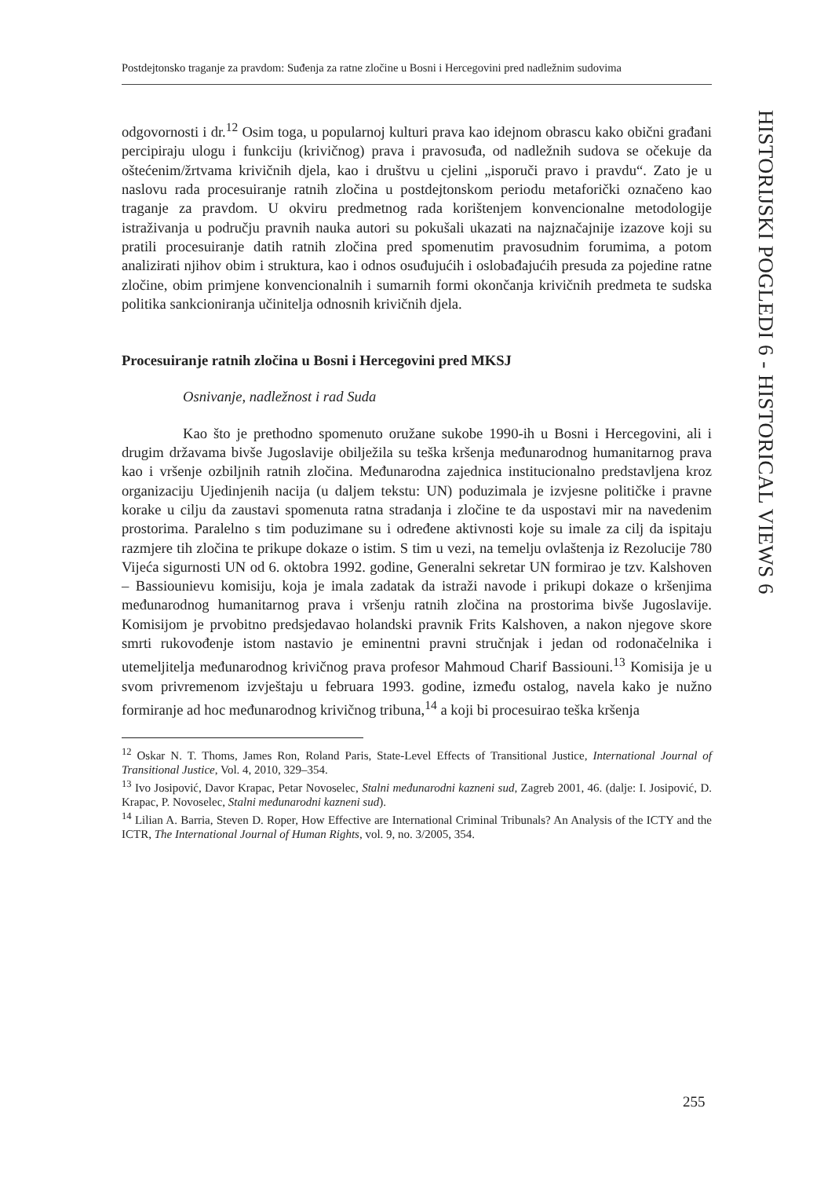Postdejtonsko traganje za pravdom: Suđenja za ratne zločine u Bosni i Hercegovini pred nadležnim sudovima
HISTORIJSKI POGLEDI 6 - HISTORICAL VIEWS 6
odgovornosti i dr.<sup>12</sup> Osim toga, u popularnoj kulturi prava kao idejnom obrascu kako obični građani percipiraju ulogu i funkciju (krivičnog) prava i pravosuđa, od nadležnih sudova se očekuje da oštećenim/žrtvama krivičnih djela, kao i društvu u cjelini „isporuči pravo i pravdu“. Zato je u naslovu rada procesuiranje ratnih zločina u postdejtonskom periodu metaforički označeno kao traganje za pravdom. U okviru predmetnog rada korištenjem konvencionalne metodologije istraživanja u području pravnih nauka autori su pokušali ukazati na najznačajnije izazove koji su pratili procesuiranje datih ratnih zločina pred spomenutim pravosudnim forumima, a potom analizirati njihov obim i struktura, kao i odnos osuđujućih i oslobađajućih presuda za pojedine ratne zločine, obim primjene konvencionalnih i sumarnih formi okončanja krivičnih predmeta te sudska politika sankcioniranja učinitelja odnosnih krivičnih djela.
Procesuiranje ratnih zločina u Bosni i Hercegovini pred MKSJ
Osnivanje, nadležnost i rad Suda
Kao što je prethodno spomenuto oružane sukobe 1990-ih u Bosni i Hercegovini, ali i drugim državama bivše Jugoslavije obilježila su teška kršenja međunarodnog humanitarnog prava kao i vršenje ozbiljnih ratnih zločina. Međunarodna zajednica institucionalno predstavljena kroz organizaciju Ujedinjenih nacija (u daljem tekstu: UN) poduzimala je izvjesne političke i pravne korake u cilju da zaustavi spomenuta ratna stradanja i zločine te da uspostavi mir na navedenim prostorima. Paralelno s tim poduzimane su i određene aktivnosti koje su imale za cilj da ispitaju razmjere tih zločina te prikupe dokaze o istim. S tim u vezi, na temelju ovlaštenja iz Rezolucije 780 Vijeća sigurnosti UN od 6. oktobra 1992. godine, Generalni sekretar UN formirao je tzv. Kalshoven – Bassiounievu komisiju, koja je imala zadatak da istraži navode i prikupi dokaze o kršenjima međunarodnog humanitarnog prava i vršenju ratnih zločina na prostorima bivše Jugoslavije. Komisijom je prvobitno predsjedavao holandski pravnik Frits Kalshoven, a nakon njegove skore smrti rukovođenje istom nastavio je eminentni pravni stručnjak i jedan od rodonačelnika i utemeljitelja međunarodnog krivičnog prava profesor Mahmoud Charif Bassiouni.<sup>13</sup> Komisija je u svom privremenom izvještaju u februara 1993. godine, između ostalog, navela kako je nužno formiranje ad hoc međunarodnog krivičnog tribuna,<sup>14</sup> a koji bi procesuirao teška kršenja
<sup>12</sup> Oskar N. T. Thoms, James Ron, Roland Paris, State-Level Effects of Transitional Justice, International Journal of Transitional Justice, Vol. 4, 2010, 329–354.
<sup>13</sup> Ivo Josipović, Davor Krapac, Petar Novoselec, Stalni međunarodni kazneni sud, Zagreb 2001, 46. (dalje: I. Josipović, D. Krapac, P. Novoselec, Stalni međunarodni kazneni sud).
<sup>14</sup> Lilian A. Barria, Steven D. Roper, How Effective are International Criminal Tribunals? An Analysis of the ICTY and the ICTR, The International Journal of Human Rights, vol. 9, no. 3/2005, 354.
255